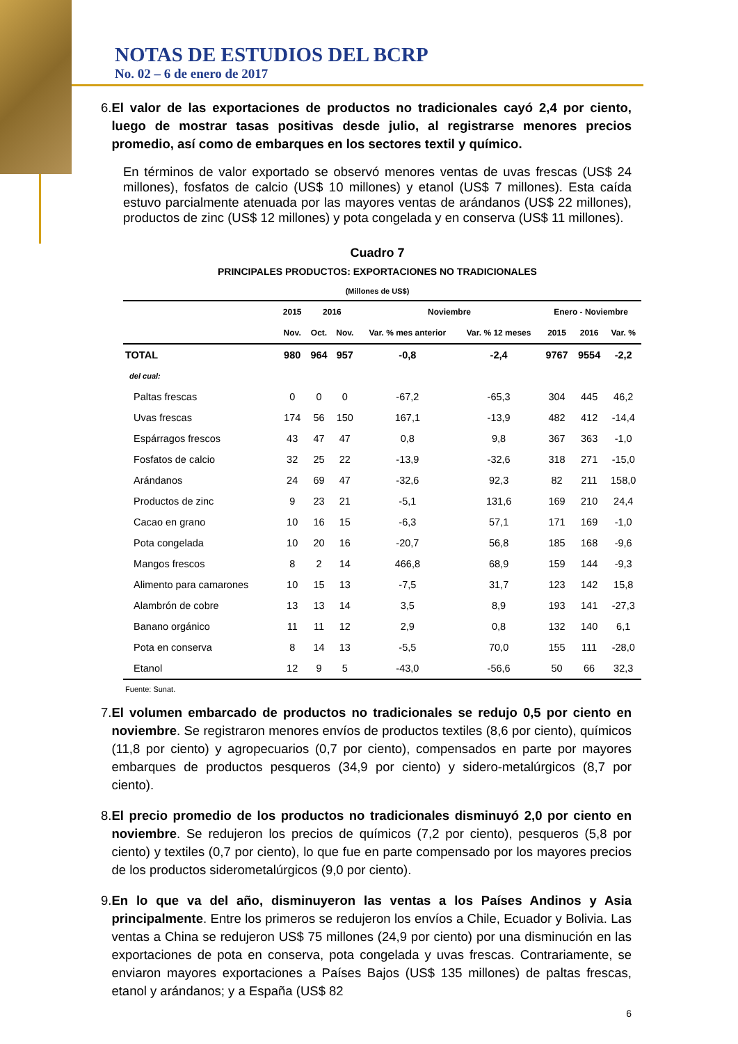NOTAS DE ESTUDIOS DEL BCRP
No. 02 – 6 de enero de 2017
6. El valor de las exportaciones de productos no tradicionales cayó 2,4 por ciento, luego de mostrar tasas positivas desde julio, al registrarse menores precios promedio, así como de embarques en los sectores textil y químico.
En términos de valor exportado se observó menores ventas de uvas frescas (US$ 24 millones), fosfatos de calcio (US$ 10 millones) y etanol (US$ 7 millones). Esta caída estuvo parcialmente atenuada por las mayores ventas de arándanos (US$ 22 millones), productos de zinc (US$ 12 millones) y pota congelada y en conserva (US$ 11 millones).
Cuadro 7
PRINCIPALES PRODUCTOS: EXPORTACIONES NO TRADICIONALES
(Millones de US$)
| | 2015 | 2016 | | Noviembre | | Enero - Noviembre | | |
| --- | --- | --- | --- | --- | --- | --- | --- | --- |
| | Nov. | Oct. | Nov. | Var. % mes anterior | Var. % 12 meses | 2015 | 2016 | Var. % |
| TOTAL | 980 | 964 | 957 | -0,8 | -2,4 | 9767 | 9554 | -2,2 |
| del cual: | | | | | | | | |
| Paltas frescas | 0 | 0 | 0 | -67,2 | -65,3 | 304 | 445 | 46,2 |
| Uvas frescas | 174 | 56 | 150 | 167,1 | -13,9 | 482 | 412 | -14,4 |
| Espárragos frescos | 43 | 47 | 47 | 0,8 | 9,8 | 367 | 363 | -1,0 |
| Fosfatos de calcio | 32 | 25 | 22 | -13,9 | -32,6 | 318 | 271 | -15,0 |
| Arándanos | 24 | 69 | 47 | -32,6 | 92,3 | 82 | 211 | 158,0 |
| Productos de zinc | 9 | 23 | 21 | -5,1 | 131,6 | 169 | 210 | 24,4 |
| Cacao en grano | 10 | 16 | 15 | -6,3 | 57,1 | 171 | 169 | -1,0 |
| Pota congelada | 10 | 20 | 16 | -20,7 | 56,8 | 185 | 168 | -9,6 |
| Mangos frescos | 8 | 2 | 14 | 466,8 | 68,9 | 159 | 144 | -9,3 |
| Alimento para camarones | 10 | 15 | 13 | -7,5 | 31,7 | 123 | 142 | 15,8 |
| Alambrón de cobre | 13 | 13 | 14 | 3,5 | 8,9 | 193 | 141 | -27,3 |
| Banano orgánico | 11 | 11 | 12 | 2,9 | 0,8 | 132 | 140 | 6,1 |
| Pota en conserva | 8 | 14 | 13 | -5,5 | 70,0 | 155 | 111 | -28,0 |
| Etanol | 12 | 9 | 5 | -43,0 | -56,6 | 50 | 66 | 32,3 |
Fuente: Sunat.
7. El volumen embarcado de productos no tradicionales se redujo 0,5 por ciento en noviembre. Se registraron menores envíos de productos textiles (8,6 por ciento), químicos (11,8 por ciento) y agropecuarios (0,7 por ciento), compensados en parte por mayores embarques de productos pesqueros (34,9 por ciento) y sidero-metalúrgicos (8,7 por ciento).
8. El precio promedio de los productos no tradicionales disminuyó 2,0 por ciento en noviembre. Se redujeron los precios de químicos (7,2 por ciento), pesqueros (5,8 por ciento) y textiles (0,7 por ciento), lo que fue en parte compensado por los mayores precios de los productos siderometalúrgicos (9,0 por ciento).
9. En lo que va del año, disminuyeron las ventas a los Países Andinos y Asia principalmente. Entre los primeros se redujeron los envíos a Chile, Ecuador y Bolivia. Las ventas a China se redujeron US$ 75 millones (24,9 por ciento) por una disminución en las exportaciones de pota en conserva, pota congelada y uvas frescas. Contrariamente, se enviaron mayores exportaciones a Países Bajos (US$ 135 millones) de paltas frescas, etanol y arándanos; y a España (US$ 82
6